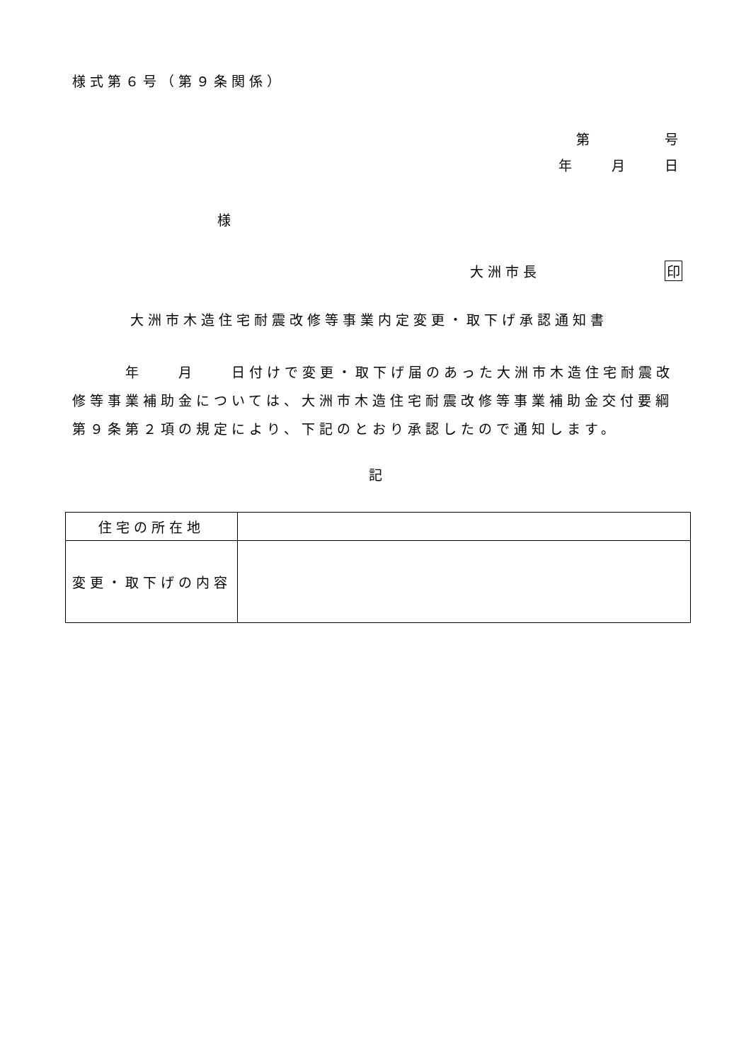様式第６号（第９条関係）
第　　　　号
年　　月　　日
様
大洲市長　　　　　　　印
大洲市木造住宅耐震改修等事業内定変更・取下げ承認通知書
　　　年　　月　　日付けで変更・取下げ届のあった大洲市木造住宅耐震改修等事業補助金については、大洲市木造住宅耐震改修等事業補助金交付要綱第９条第２項の規定により、下記のとおり承認したので通知します。
記
| 住宅の所在地 | |
| 変更・取下げの内容 | |